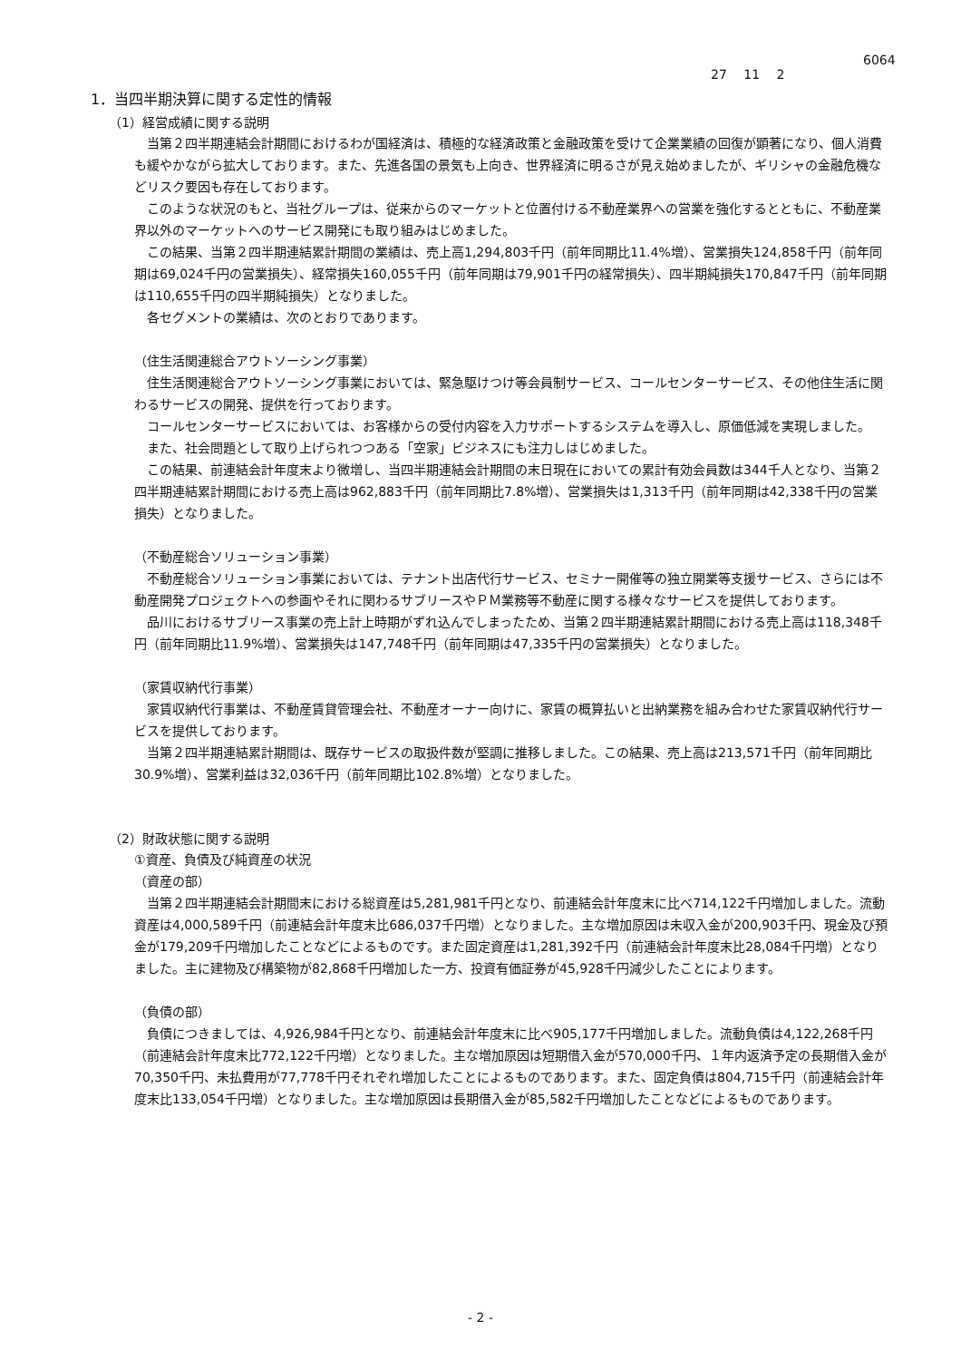6064
27 11 2
1．当四半期決算に関する定性的情報
（1）経営成績に関する説明
当第２四半期連結会計期間におけるわが国経済は、積極的な経済政策と金融政策を受けて企業業績の回復が顕著になり、個人消費も緩やかながら拡大しております。また、先進各国の景気も上向き、世界経済に明るさが見え始めましたが、ギリシャの金融危機などリスク要因も存在しております。
このような状況のもと、当社グループは、従来からのマーケットと位置付ける不動産業界への営業を強化するとともに、不動産業界以外のマーケットへのサービス開発にも取り組みはじめました。
この結果、当第２四半期連結累計期間の業績は、売上高1,294,803千円（前年同期比11.4%増）、営業損失124,858千円（前年同期は69,024千円の営業損失）、経常損失160,055千円（前年同期は79,901千円の経常損失）、四半期純損失170,847千円（前年同期は110,655千円の四半期純損失）となりました。
各セグメントの業績は、次のとおりであります。
（住生活関連総合アウトソーシング事業）
住生活関連総合アウトソーシング事業においては、緊急駆けつけ等会員制サービス、コールセンターサービス、その他住生活に関わるサービスの開発、提供を行っております。
コールセンターサービスにおいては、お客様からの受付内容を入力サポートするシステムを導入し、原価低減を実現しました。
また、社会問題として取り上げられつつある「空家」ビジネスにも注力しはじめました。
この結果、前連結会計年度末より微増し、当四半期連結会計期間の末日現在においての累計有効会員数は344千人となり、当第２四半期連結累計期間における売上高は962,883千円（前年同期比7.8%増）、営業損失は1,313千円（前年同期は42,338千円の営業損失）となりました。
（不動産総合ソリューション事業）
不動産総合ソリューション事業においては、テナント出店代行サービス、セミナー開催等の独立開業等支援サービス、さらには不動産開発プロジェクトへの参画やそれに関わるサブリースやＰＭ業務等不動産に関する様々なサービスを提供しております。
品川におけるサブリース事業の売上計上時期がずれ込んでしまったため、当第２四半期連結累計期間における売上高は118,348千円（前年同期比11.9%増）、営業損失は147,748千円（前年同期は47,335千円の営業損失）となりました。
（家賃収納代行事業）
家賃収納代行事業は、不動産賃貸管理会社、不動産オーナー向けに、家賃の概算払いと出納業務を組み合わせた家賃収納代行サービスを提供しております。
当第２四半期連結累計期間は、既存サービスの取扱件数が堅調に推移しました。この結果、売上高は213,571千円（前年同期比30.9%増）、営業利益は32,036千円（前年同期比102.8%増）となりました。
（2）財政状態に関する説明
①資産、負債及び純資産の状況
（資産の部）
当第２四半期連結会計期間末における総資産は5,281,981千円となり、前連結会計年度末に比べ714,122千円増加しました。流動資産は4,000,589千円（前連結会計年度末比686,037千円増）となりました。主な増加原因は未収入金が200,903千円、現金及び預金が179,209千円増加したことなどによるものです。また固定資産は1,281,392千円（前連結会計年度末比28,084千円増）となりました。主に建物及び構築物が82,868千円増加した一方、投資有価証券が45,928千円減少したことによります。
（負債の部）
負債につきましては、4,926,984千円となり、前連結会計年度末に比べ905,177千円増加しました。流動負債は4,122,268千円（前連結会計年度末比772,122千円増）となりました。主な増加原因は短期借入金が570,000千円、１年内返済予定の長期借入金が70,350千円、未払費用が77,778千円それぞれ増加したことによるものであります。また、固定負債は804,715千円（前連結会計年度末比133,054千円増）となりました。主な増加原因は長期借入金が85,582千円増加したことなどによるものであります。
- 2 -